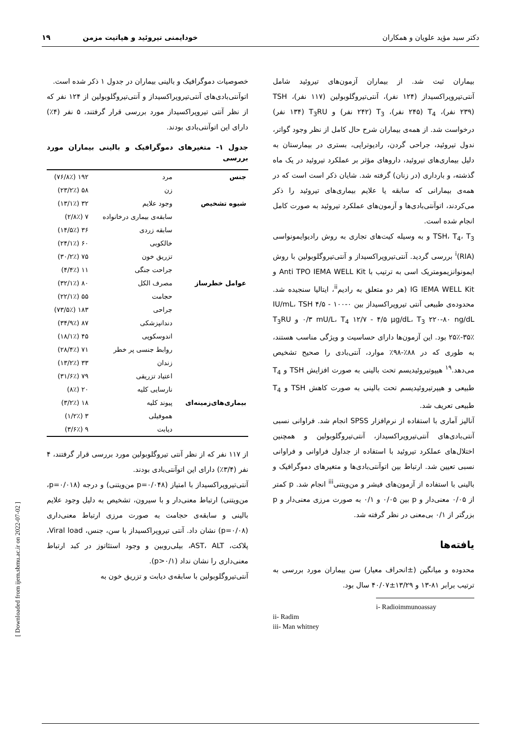دکتر سید مؤید علویان و همکاران خودایمنی تیروئید و هپاتیت مزمن ۱۹
بیماران ثبت شد. از بیماران آزمون‌های تیروئید شامل آنتی‌تیروپراکسیداز (۱۲۴ نفر)، آنتی‌تیروگلوبولین (۱۱۷ نفر)، TSH (۲۳۹ نفر)، T<sub>4</sub> (۲۴۵ نفر)، T<sub>3</sub> (۲۴۲ نفر) و T<sub>3</sub>RU (۱۳۴ نفر) درخواست شد. از همه‌ی بیماران شرح حال کامل از نظر وجود گواتر، ندول تیروئید، جراحی گردن، رادیوتراپی، بستری در بیمارستان به دلیل بیماری‌های تیروئید، داروهای مؤثر بر عملکرد تیروئید در یک ماه گذشته، و بارداری (در زنان) گرفته شد. شایان ذکر است است که در همه‌ی بیمارانی که سابقه یا علایم بیماری‌های تیروئید را ذکر می‌کردند، اتوآنتی‌بادی‌ها و آزمون‌های عملکرد تیروئید به صورت کامل انجام شده است.
TSH، T<sub>4</sub>، T<sub>3</sub> و به وسیله کیت‌های تجاری به روش رادیوایمونواسی (RIA)<sup>i</sup> بررسی گردید. آنتی‌تیروپراکسیداز و آنتی‌تیروگلوبولین با روش ایمونوانزیمومتریک اسی به ترتیب با Anti TPO IEMA WELL Kit و IG IEMA WELL Kit (هر دو متعلق به رادیم<sup>ii</sup>، ایتالیا سنجیده شد. محدوده‌ی طبیعی آنتی تیروپراکسیداز بین ۰-۱۰۰ IU/mL، TSH ۴/۵ - ۰/۳ mU/L، T<sub>4</sub> ۱۲/۷ - ۴/۵ µg/dL، T<sub>3</sub> ۲۲۰-۸۰ ng/dL و T<sub>3</sub>RU ۲۵٪-۳۵٪ بود. این آزمون‌ها دارای حساسیت و ویژگی مناسب هستند، به طوری که در ۸۸٪-۹۸٪ موارد، آنتی‌بادی را صحیح تشخیص می‌دهد.<sup>۱۹</sup> هیپوتیروئیدیسم تحت بالینی به صورت افزایش TSH و T<sub>4</sub> طبیعی و هیپرتیروئیدیسم تحت بالینی به صورت کاهش TSH و T<sub>4</sub> طبیعی تعریف شد.
آنالیز آماری با استفاده از نرم‌افزار SPSS انجام شد. فراوانی نسبی آنتی‌بادی‌های آنتی‌تیروپراکسیداز، آنتی‌تیروگلوبولین و همچنین اختلال‌های عملکرد تیروئید با استفاده از جداول فراوانی و فراوانی نسبی تعیین شد. ارتباط بین اتوآنتی‌بادی‌ها و متغیرهای دموگرافیک و بالینی با استفاده از آزمون‌های فیشر و من‌ویتنی<sup>iii</sup> انجام شد. p کمتر از ۰/۰۵ معنی‌دار و p بین ۰/۰۵ و ۰/۱ به صورت مرزی معنی‌دار و p بزرگتر از ۰/۱ بی‌معنی در نظر گرفته شد.
یافته‌ها
محدوده و میانگین (±انحراف معیار) سن بیماران مورد بررسی به ترتیب برابر ۸۱-۱۳ و ۱۳/۲۹±۴۰/۰۷ سال بود.
i- Radioimmunoassay
ii- Radim
iii- Man whitney
خصوصیات دموگرافیک و بالینی بیماران در جدول ۱ ذکر شده است.
اتوآنتی‌بادی‌های آنتی‌تیروپراکسیداز و آنتی‌تیروگلوبولین از ۱۲۴ نفر که از نظر آنتی تیروپراکسیداز مورد بررسی قرار گرفتند، ۵ نفر (۴٪) دارای این اتوآنتی‌بادی بودند.
جدول ۱- متغیرهای دموگرافیک و بالینی بیماران مورد بررسی
| جنس | مرد | ۱۹۲ (۷۶/۸٪) |
| | زن | ۵۸ (۲۳/۲٪) |
| شیوه تشخیص | وجود علایم | ۳۲ (۱۳/۱٪) |
| | سابقه‌ی بیماری درخانواده | ۷ (۲/۸٪) |
| | سابقه زردی | ۳۶ (۱۴/۵٪) |
| | خالکوبی | ۶۰ (۲۴/۱٪) |
| | تزریق خون | ۷۵ (۳۰/۲٪) |
| | جراحت جنگی | ۱۱ (۴/۴٪) |
| عوامل خطرساز | مصرف الکل | ۸۰ (۳۲/۱٪) |
| | حجامت | ۵۵ (۲۲/۱٪) |
| | جراحی | ۱۸۳ (۷۳/۵٪) |
| | دندانپزشکی | ۸۷ (۳۴/۹٪) |
| | اندوسکوپی | ۴۵ (۱۸/۱٪) |
| | روابط جنسی پر خطر | ۷۱ (۲۸/۴٪) |
| | زندان | ۳۳ (۱۳/۲٪) |
| | اعتیاد تزریقی | ۷۹ (۳۱/۶٪) |
| | نارسایی کلیه | ۲۰ (۸٪) |
| بیماری‌های‌زمینه‌ای | پیوند کلیه | ۱۸ (۳/۲٪) |
| | هموفیلی | ۳ (۱/۲٪) |
| | دیابت | ۹ (۳/۶٪) |
از ۱۱۷ نفر که از نظر آنتی تیروگلوبولین مورد بررسی قرار گرفتند، ۴ نفر (۳/۴٪) دارای این اتوآنتی‌بادی بودند.
آنتی‌تیروپراکسیداز با امتیاز (p=۰/۰۴۸ من‌ویتنی) و درجه (p=۰/۰۱۸، من‌ویتنی) ارتباط معنی‌دار و با سیرون، تشخیص به دلیل وجود علایم بالینی و سابقه‌ی حجامت به صورت مرزی ارتباط معنی‌داری (p=۰/۰۸) نشان داد. آنتی تیروپراکسیداز با سن، جنس، Viral load، پلاکت، AST، ALT، بیلی‌روبین و وجود استئاتوز در کبد ارتباط معنی‌داری را نشان نداد (p>۰/۱).
آنتی‌تیروگلوبولین با سابقه‌ی دیابت و تزریق خون به
[ Downloaded from ijem.sbmu.ac.ir on 2022-07-02 ]